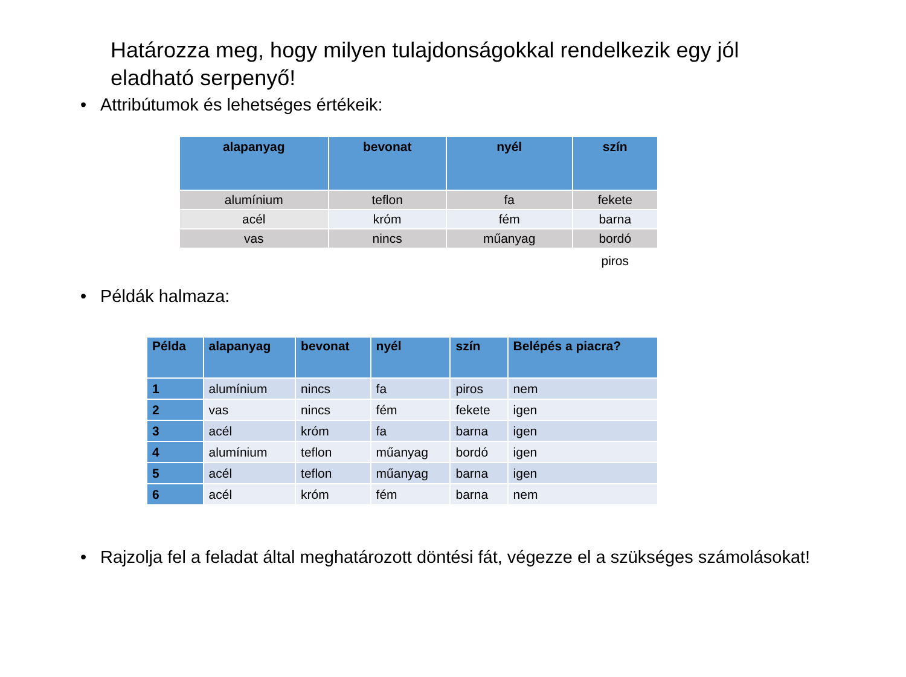Határozza meg, hogy milyen tulajdonságokkal rendelkezik egy jól eladható serpenyő!
• Attribútumok és lehetséges értékeik:
| alapanyag | bevonat | nyél | szín |
| --- | --- | --- | --- |
| alumínium | teflon | fa | fekete |
| acél | króm | fém | barna |
| vas | nincs | műanyag | bordó |
| | | | piros |
• Példák halmaza:
| Példa | alapanyag | bevonat | nyél | szín | Belépés a piacra? |
| --- | --- | --- | --- | --- | --- |
| 1 | alumínium | nincs | fa | piros | nem |
| 2 | vas | nincs | fém | fekete | igen |
| 3 | acél | króm | fa | barna | igen |
| 4 | alumínium | teflon | műanyag | bordó | igen |
| 5 | acél | teflon | műanyag | barna | igen |
| 6 | acél | króm | fém | barna | nem |
• Rajzolja fel a feladat által meghatározott döntési fát, végezze el a szükséges számolásokat!